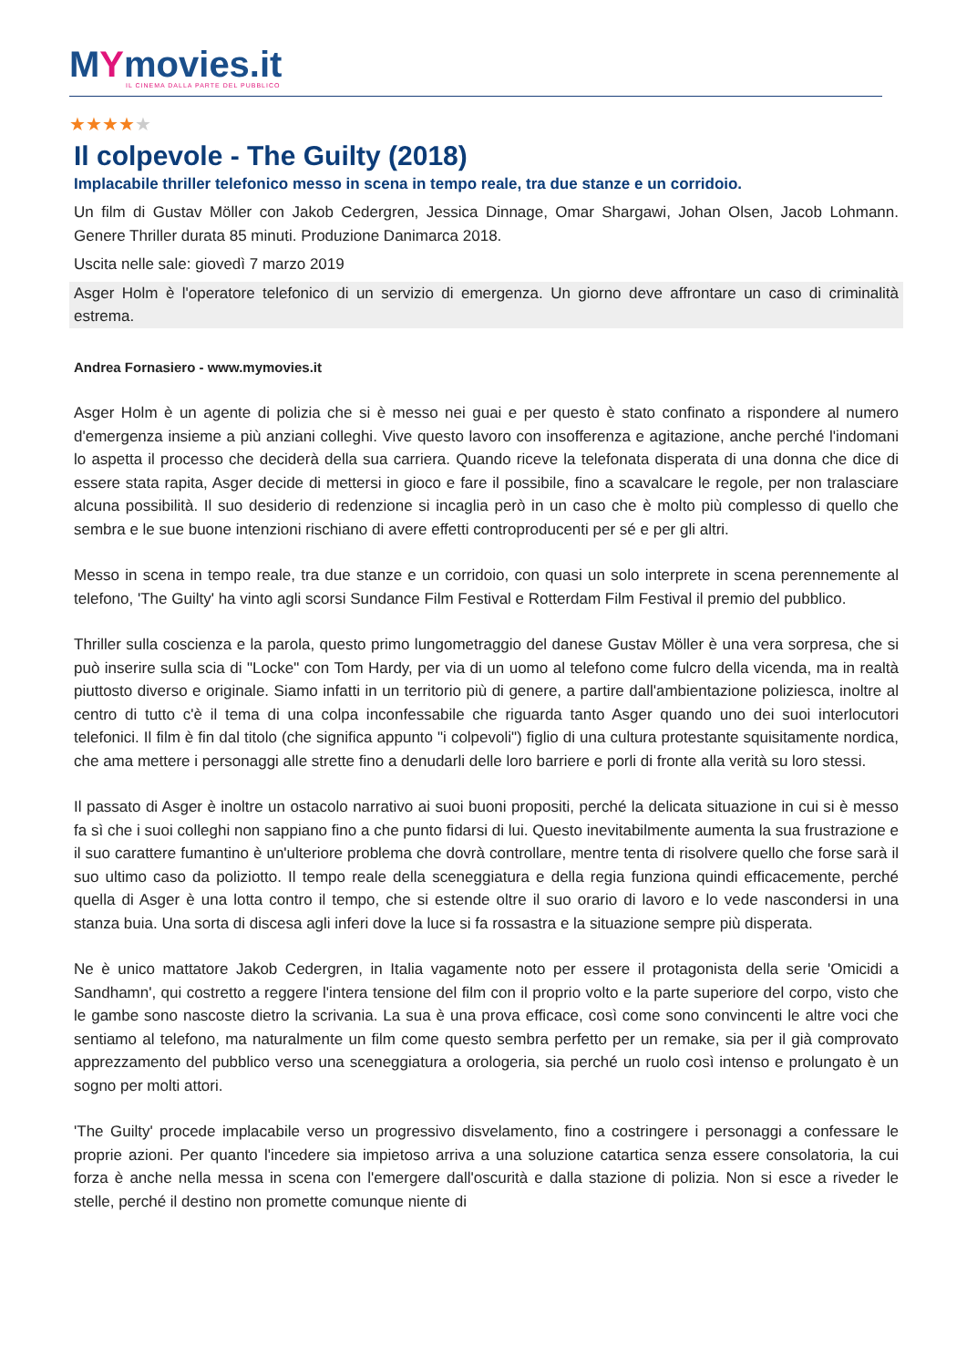MYmovies.it
IL CINEMA DALLA PARTE DEL PUBBLICO
★★★★★
Il colpevole - The Guilty (2018)
Implacabile thriller telefonico messo in scena in tempo reale, tra due stanze e un corridoio.
Un film di Gustav Möller con Jakob Cedergren, Jessica Dinnage, Omar Shargawi, Johan Olsen, Jacob Lohmann. Genere Thriller durata 85 minuti. Produzione Danimarca 2018.
Uscita nelle sale: giovedì 7 marzo 2019
Asger Holm è l'operatore telefonico di un servizio di emergenza. Un giorno deve affrontare un caso di criminalità estrema.
Andrea Fornasiero - www.mymovies.it
Asger Holm è un agente di polizia che si è messo nei guai e per questo è stato confinato a rispondere al numero d'emergenza insieme a più anziani colleghi. Vive questo lavoro con insofferenza e agitazione, anche perché l'indomani lo aspetta il processo che deciderà della sua carriera. Quando riceve la telefonata disperata di una donna che dice di essere stata rapita, Asger decide di mettersi in gioco e fare il possibile, fino a scavalcare le regole, per non tralasciare alcuna possibilità. Il suo desiderio di redenzione si incaglia però in un caso che è molto più complesso di quello che sembra e le sue buone intenzioni rischiano di avere effetti controproducenti per sé e per gli altri.
Messo in scena in tempo reale, tra due stanze e un corridoio, con quasi un solo interprete in scena perennemente al telefono, 'The Guilty' ha vinto agli scorsi Sundance Film Festival e Rotterdam Film Festival il premio del pubblico.
Thriller sulla coscienza e la parola, questo primo lungometraggio del danese Gustav Möller è una vera sorpresa, che si può inserire sulla scia di "Locke" con Tom Hardy, per via di un uomo al telefono come fulcro della vicenda, ma in realtà piuttosto diverso e originale. Siamo infatti in un territorio più di genere, a partire dall'ambientazione poliziesca, inoltre al centro di tutto c'è il tema di una colpa inconfessabile che riguarda tanto Asger quando uno dei suoi interlocutori telefonici. Il film è fin dal titolo (che significa appunto "i colpevoli") figlio di una cultura protestante squisitamente nordica, che ama mettere i personaggi alle strette fino a denudarli delle loro barriere e porli di fronte alla verità su loro stessi.
Il passato di Asger è inoltre un ostacolo narrativo ai suoi buoni propositi, perché la delicata situazione in cui si è messo fa sì che i suoi colleghi non sappiano fino a che punto fidarsi di lui. Questo inevitabilmente aumenta la sua frustrazione e il suo carattere fumantino è un'ulteriore problema che dovrà controllare, mentre tenta di risolvere quello che forse sarà il suo ultimo caso da poliziotto. Il tempo reale della sceneggiatura e della regia funziona quindi efficacemente, perché quella di Asger è una lotta contro il tempo, che si estende oltre il suo orario di lavoro e lo vede nascondersi in una stanza buia. Una sorta di discesa agli inferi dove la luce si fa rossastra e la situazione sempre più disperata.
Ne è unico mattatore Jakob Cedergren, in Italia vagamente noto per essere il protagonista della serie 'Omicidi a Sandhamn', qui costretto a reggere l'intera tensione del film con il proprio volto e la parte superiore del corpo, visto che le gambe sono nascoste dietro la scrivania. La sua è una prova efficace, così come sono convincenti le altre voci che sentiamo al telefono, ma naturalmente un film come questo sembra perfetto per un remake, sia per il già comprovato apprezzamento del pubblico verso una sceneggiatura a orologeria, sia perché un ruolo così intenso e prolungato è un sogno per molti attori.
'The Guilty' procede implacabile verso un progressivo disvelamento, fino a costringere i personaggi a confessare le proprie azioni. Per quanto l'incedere sia impietoso arriva a una soluzione catartica senza essere consolatoria, la cui forza è anche nella messa in scena con l'emergere dall'oscurità e dalla stazione di polizia. Non si esce a riveder le stelle, perché il destino non promette comunque niente di